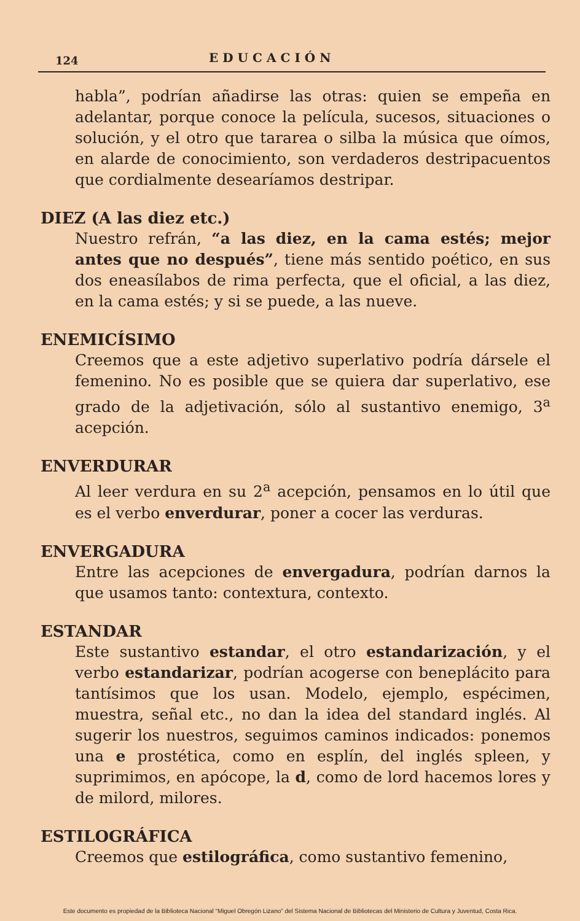124 EDUCACIÓN
habla”, podrían añadirse las otras: quien se empeña en adelantar, porque conoce la película, sucesos, situaciones o solución, y el otro que tararea o silba la música que oímos, en alarde de conocimiento, son verdaderos destripacuentos que cordialmente desearíamos destripar.
DIEZ (A las diez etc.)
Nuestro refrán, “a las diez, en la cama estés; mejor antes que no después”, tiene más sentido poético, en sus dos eneasílabos de rima perfecta, que el oficial, a las diez, en la cama estés; y si se puede, a las nueve.
ENEMICÍSIMO
Creemos que a este adjetivo superlativo podría dársele el femenino. No es posible que se quiera dar superlativo, ese grado de la adjetivación, sólo al sustantivo enemigo, 3<sup>a</sup> acepción.
ENVERDURAR
Al leer verdura en su 2<sup>a</sup> acepción, pensamos en lo útil que es el verbo enverdurar, poner a cocer las verduras.
ENVERGADURA
Entre las acepciones de envergadura, podrían darnos la que usamos tanto: contextura, contexto.
ESTANDAR
Este sustantivo estandar, el otro estandarización, y el verbo estandarizar, podrían acogerse con beneplácito para tantísimos que los usan. Modelo, ejemplo, espécimen, muestra, señal etc., no dan la idea del standard inglés. Al sugerir los nuestros, seguimos caminos indicados: ponemos una e prostética, como en esplín, del inglés spleen, y suprimimos, en apócope, la d, como de lord hacemos lores y de milord, milores.
ESTILOGRÁFICA
Creemos que estilográfica, como sustantivo femenino,
Este documento es propiedad de la Biblioteca Nacional “Miguel Obregón Lizano” del Sistema Nacional de Bibliotecas del Ministerio de Cultura y Juventud, Costa Rica.